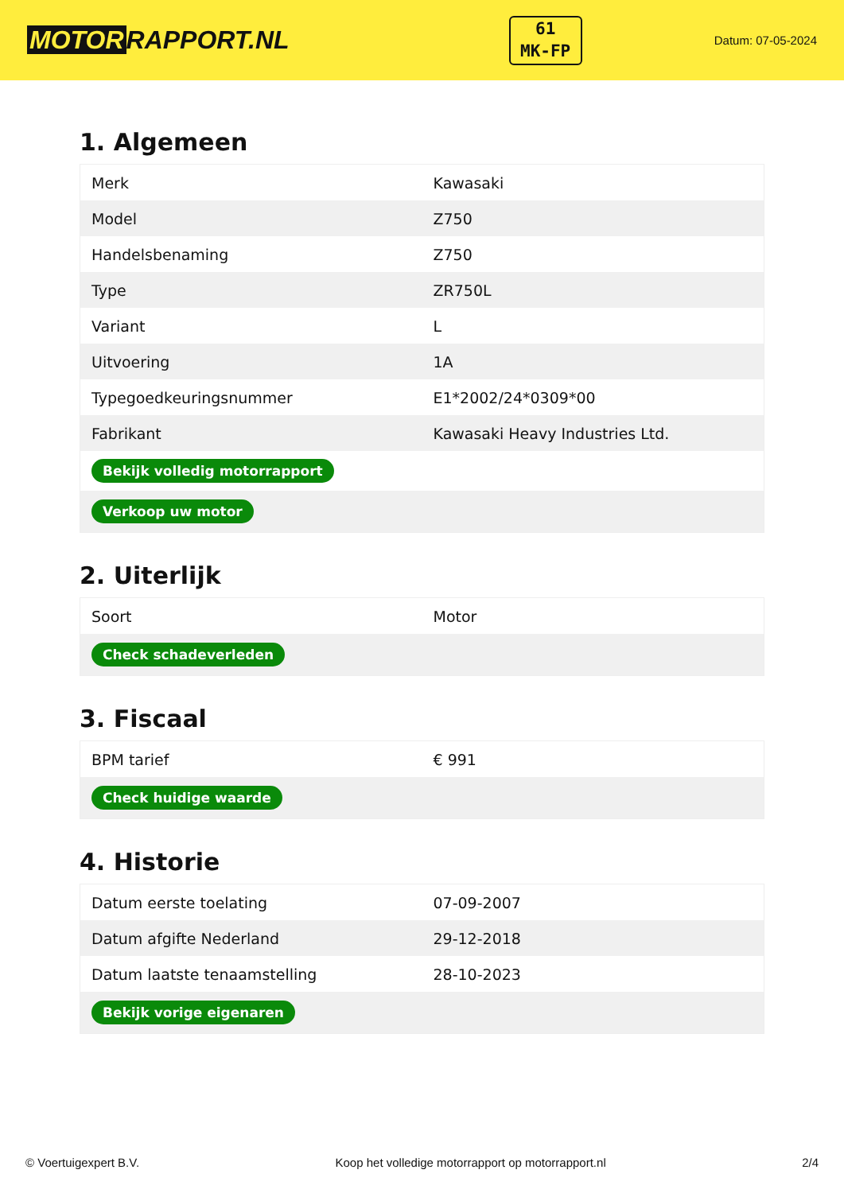MOTOR RAPPORT.NL
61
MK-FP
Datum: 07-05-2024
1. Algemeen
| Merk | Kawasaki |
| Model | Z750 |
| Handelsbenaming | Z750 |
| Type | ZR750L |
| Variant | L |
| Uitvoering | 1A |
| Typegoedkeuringsnummer | E1*2002/24*0309*00 |
| Fabrikant | Kawasaki Heavy Industries Ltd. |
| Bekijk volledig motorrapport | |
| Verkoop uw motor | |
2. Uiterlijk
| Soort | Motor |
| Check schadeverleden | |
3. Fiscaal
| BPM tarief | € 991 |
| Check huidige waarde | |
4. Historie
| Datum eerste toelating | 07-09-2007 |
| Datum afgifte Nederland | 29-12-2018 |
| Datum laatste tenaamstelling | 28-10-2023 |
| Bekijk vorige eigenaren | |
© Voertuigexpert B.V. Koop het volledige motorrapport op motorrapport.nl 2/4